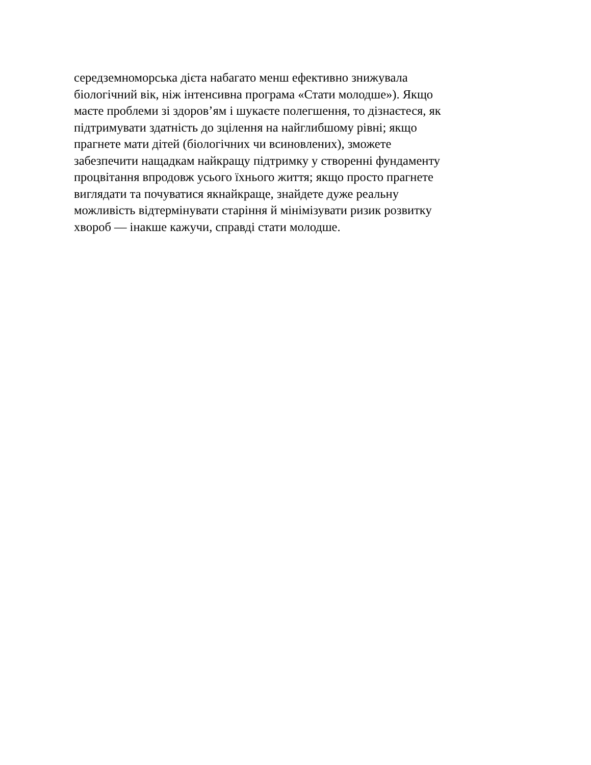середземноморська дієта набагато менш ефективно знижувала
біологічний вік, ніж інтенсивна програма «Стати молодше»). Якщо
маєте проблеми зі здоров’ям і шукаєте полегшення, то дізнаєтеся, як
підтримувати здатність до зцілення на найглибшому рівні; якщо
прагнете мати дітей (біологічних чи всиновлених), зможете
забезпечити нащадкам найкращу підтримку у створенні фундаменту
процвітання впродовж усього їхнього життя; якщо просто прагнете
виглядати та почуватися якнайкраще, знайдете дуже реальну
можливість відтермінувати старіння й мінімізувати ризик розвитку
хвороб — інакше кажучи, справді стати молодше.